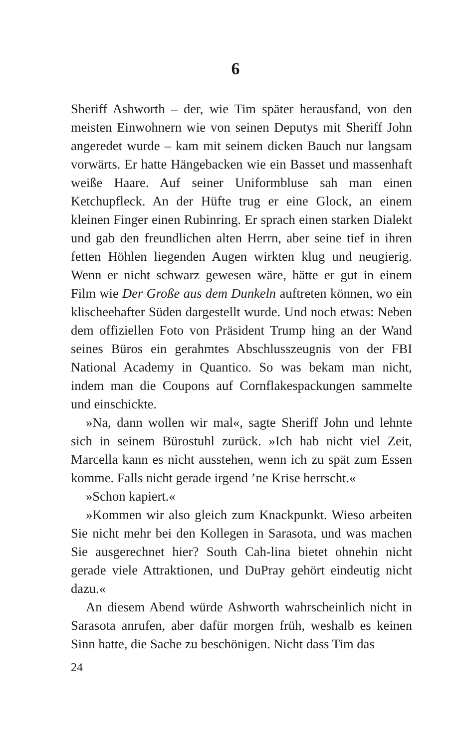6
Sheriff Ashworth – der, wie Tim später herausfand, von den meisten Einwohnern wie von seinen Deputys mit Sheriff John angeredet wurde – kam mit seinem dicken Bauch nur langsam vorwärts. Er hatte Hängebacken wie ein Basset und massenhaft weiße Haare. Auf seiner Uniformbluse sah man einen Ketchupfleck. An der Hüfte trug er eine Glock, an einem kleinen Finger einen Rubinring. Er sprach einen starken Dialekt und gab den freundlichen alten Herrn, aber seine tief in ihren fetten Höhlen liegenden Augen wirkten klug und neugierig. Wenn er nicht schwarz gewesen wäre, hätte er gut in einem Film wie Der Große aus dem Dunkeln auftreten können, wo ein klischeehafter Süden dargestellt wurde. Und noch etwas: Neben dem offiziellen Foto von Präsident Trump hing an der Wand seines Büros ein gerahmtes Abschlusszeugnis von der FBI National Academy in Quantico. So was bekam man nicht, indem man die Coupons auf Cornflakespackungen sammelte und einschickte.
»Na, dann wollen wir mal«, sagte Sheriff John und lehnte sich in seinem Bürostuhl zurück. »Ich hab nicht viel Zeit, Marcella kann es nicht ausstehen, wenn ich zu spät zum Essen komme. Falls nicht gerade irgend ’ne Krise herrscht.«
»Schon kapiert.«
»Kommen wir also gleich zum Knackpunkt. Wieso arbeiten Sie nicht mehr bei den Kollegen in Sarasota, und was machen Sie ausgerechnet hier? South Cah-lina bietet ohnehin nicht gerade viele Attraktionen, und DuPray gehört eindeutig nicht dazu.«
An diesem Abend würde Ashworth wahrscheinlich nicht in Sarasota anrufen, aber dafür morgen früh, weshalb es keinen Sinn hatte, die Sache zu beschönigen. Nicht dass Tim das
24